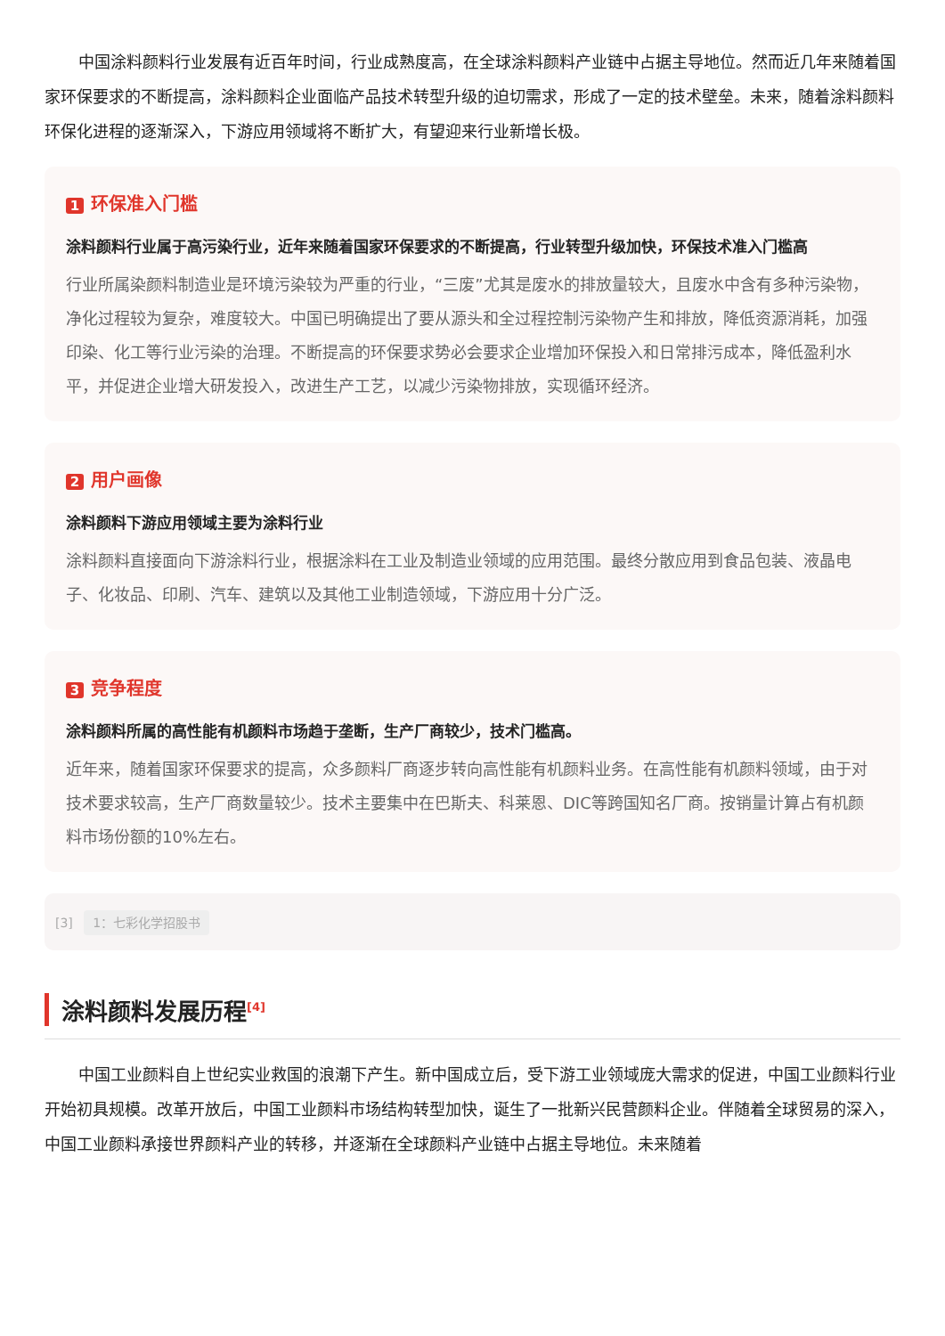中国涂料颜料行业发展有近百年时间，行业成熟度高，在全球涂料颜料产业链中占据主导地位。然而近几年来随着国家环保要求的不断提高，涂料颜料企业面临产品技术转型升级的迫切需求，形成了一定的技术壁垒。未来，随着涂料颜料环保化进程的逐渐深入，下游应用领域将不断扩大，有望迎来行业新增长极。
1 环保准入门槛
涂料颜料行业属于高污染行业，近年来随着国家环保要求的不断提高，行业转型升级加快，环保技术准入门槛高
行业所属染颜料制造业是环境污染较为严重的行业，“三废”尤其是废水的排放量较大，且废水中含有多种污染物，净化过程较为复杂，难度较大。中国已明确提出了要从源头和全过程控制污染物产生和排放，降低资源消耗，加强印染、化工等行业污染的治理。不断提高的环保要求势必会要求企业增加环保投入和日常排污成本，降低盈利水平，并促进企业增大研发投入，改进生产工艺，以减少污染物排放，实现循环经济。
2 用户画像
涂料颜料下游应用领域主要为涂料行业
涂料颜料直接面向下游涂料行业，根据涂料在工业及制造业领域的应用范围。最终分散应用到食品包装、液晶电子、化妆品、印刷、汽车、建筑以及其他工业制造领域，下游应用十分广泛。
3 竞争程度
涂料颜料所属的高性能有机颜料市场趋于垄断，生产厂商较少，技术门槛高。
近年来，随着国家环保要求的提高，众多颜料厂商逐步转向高性能有机颜料业务。在高性能有机颜料领域，由于对技术要求较高，生产厂商数量较少。技术主要集中在巴斯夫、科莱恩、DIC等跨国知名厂商。按销量计算占有机颜料市场份额的10%左右。
[3] 1：七彩化学招股书
涂料颜料发展历程<sup>[4]</sup>
中国工业颜料自上世纪实业救国的浪潮下产生。新中国成立后，受下游工业领域庞大需求的促进，中国工业颜料行业开始初具规模。改革开放后，中国工业颜料市场结构转型加快，诞生了一批新兴民营颜料企业。伴随着全球贸易的深入，中国工业颜料承接世界颜料产业的转移，并逐渐在全球颜料产业链中占据主导地位。未来随着